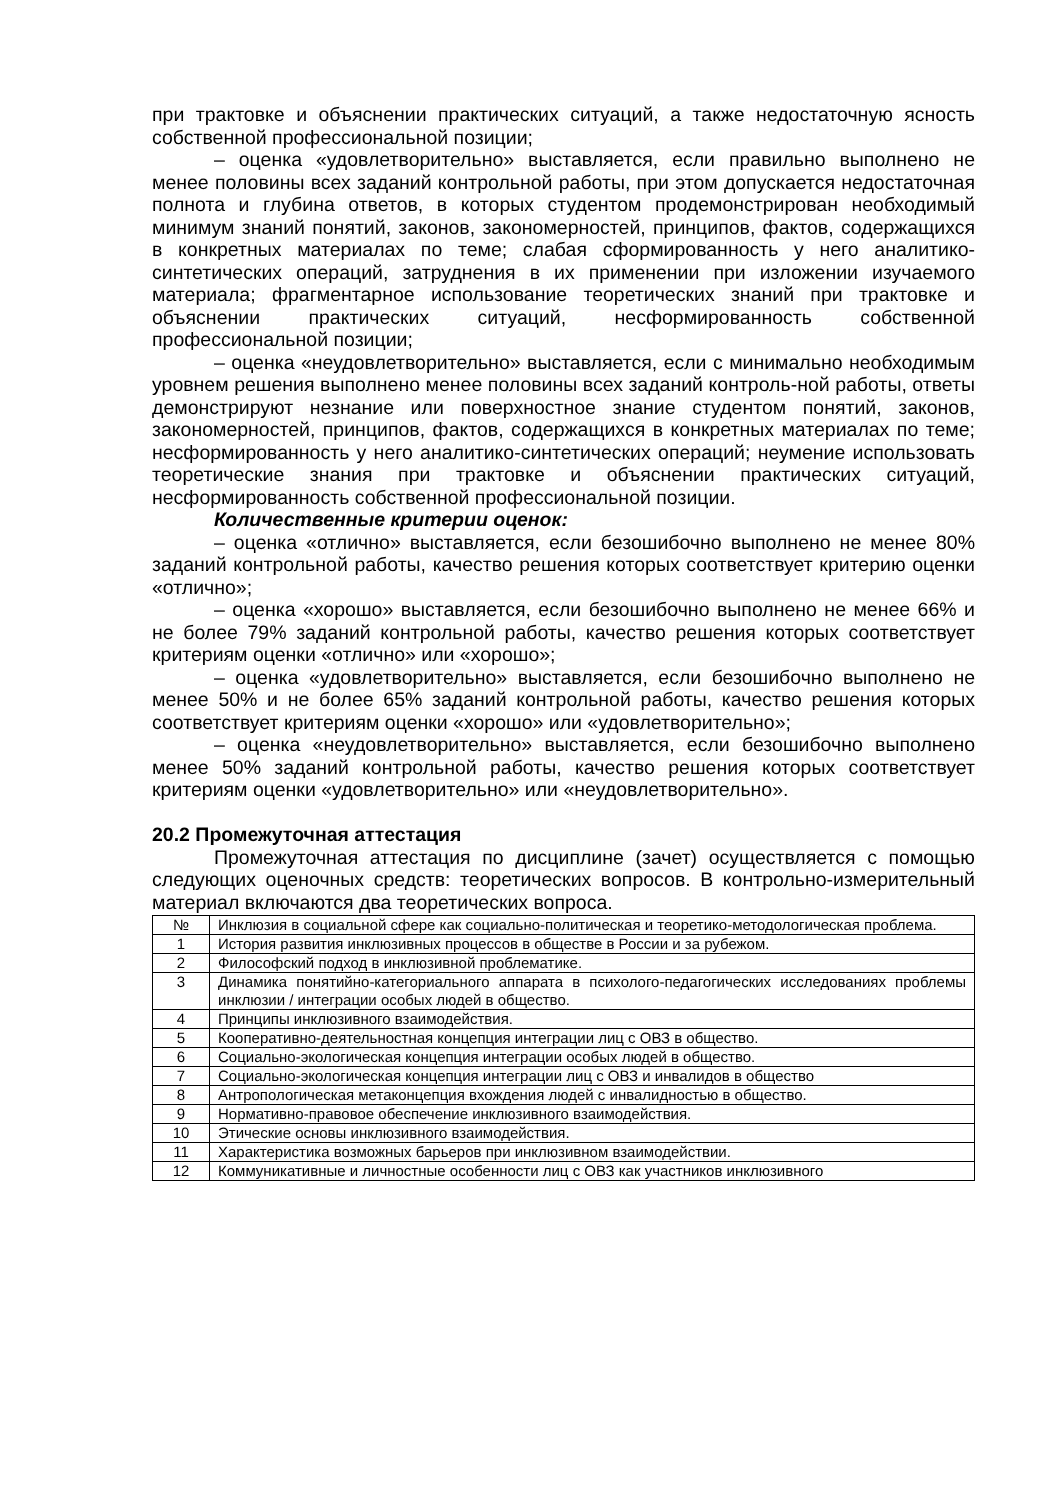при трактовке и объяснении практических ситуаций, а также недостаточную ясность собственной профессиональной позиции;
– оценка «удовлетворительно» выставляется, если правильно выполнено не менее половины всех заданий контрольной работы, при этом допускается недостаточная полнота и глубина ответов, в которых студентом продемонстрирован необходимый минимум знаний понятий, законов, закономерностей, принципов, фактов, содержащихся в конкретных материалах по теме; слабая сформированность у него аналитико-синтетических операций, затруднения в их применении при изложении изучаемого материала; фрагментарное использование теоретических знаний при трактовке и объяснении практических ситуаций, несформированность собственной профессиональной позиции;
– оценка «неудовлетворительно» выставляется, если с минимально необходимым уровнем решения выполнено менее половины всех заданий контроль-ной работы, ответы демонстрируют незнание или поверхностное знание студентом понятий, законов, закономерностей, принципов, фактов, содержащихся в конкретных материалах по теме; несформированность у него аналитико-синтетических операций; неумение использовать теоретические знания при трактовке и объяснении практических ситуаций, несформированность собственной профессиональной позиции.
Количественные критерии оценок:
– оценка «отлично» выставляется, если безошибочно выполнено не менее 80% заданий контрольной работы, качество решения которых соответствует критерию оценки «отлично»;
– оценка «хорошо» выставляется, если безошибочно выполнено не менее 66% и не более 79% заданий контрольной работы, качество решения которых соответствует критериям оценки «отлично» или «хорошо»;
– оценка «удовлетворительно» выставляется, если безошибочно выполнено не менее 50% и не более 65% заданий контрольной работы, качество решения которых соответствует критериям оценки «хорошо» или «удовлетворительно»;
– оценка «неудовлетворительно» выставляется, если безошибочно выполнено менее 50% заданий контрольной работы, качество решения которых соответствует критериям оценки «удовлетворительно» или «неудовлетворительно».
20.2 Промежуточная аттестация
Промежуточная аттестация по дисциплине (зачет) осуществляется с помощью следующих оценочных средств: теоретических вопросов. В контрольно-измерительный материал включаются два теоретических вопроса.
| № | Инклюзия в социальной сфере как социально-политическая и теоретико-методологическая проблема. |
| 1 | История развития инклюзивных процессов в обществе в России и за рубежом. |
| 2 | Философский подход в инклюзивной проблематике. |
| 3 | Динамика понятийно-категориального аппарата в психолого-педагогических исследованиях проблемы инклюзии / интеграции особых людей в общество. |
| 4 | Принципы инклюзивного взаимодействия. |
| 5 | Кооперативно-деятельностная концепция интеграции лиц с ОВЗ в общество. |
| 6 | Социально-экологическая концепция интеграции особых людей в общество. |
| 7 | Социально-экологическая концепция интеграции лиц с ОВЗ и инвалидов в общество |
| 8 | Антропологическая метаконцепция вхождения людей с инвалидностью в общество. |
| 9 | Нормативно-правовое обеспечение инклюзивного взаимодействия. |
| 10 | Этические основы инклюзивного взаимодействия. |
| 11 | Характеристика возможных барьеров при инклюзивном взаимодействии. |
| 12 | Коммуникативные и личностные особенности лиц с ОВЗ как участников инклюзивного |